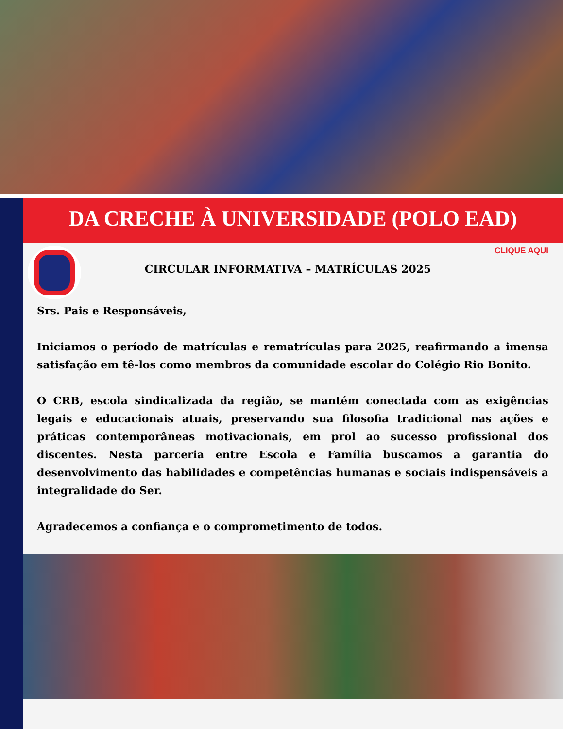DA CRECHE À UNIVERSIDADE (POLO EAD)
CIRCULAR INFORMATIVA – MATRÍCULAS 2025
CLIQUE AQUI
Srs. Pais e Responsáveis,
Iniciamos o período de matrículas e rematrículas para 2025, reafirmando a imensa satisfação em tê-los como membros da comunidade escolar do Colégio Rio Bonito.
O CRB, escola sindicalizada da região, se mantém conectada com as exigências legais e educacionais atuais, preservando sua filosofia tradicional nas ações e práticas contemporâneas motivacionais, em prol ao sucesso profissional dos discentes. Nesta parceria entre Escola e Família buscamos a garantia do desenvolvimento das habilidades e competências humanas e sociais indispensáveis a integralidade do Ser.
Agradecemos a confiança e o comprometimento de todos.